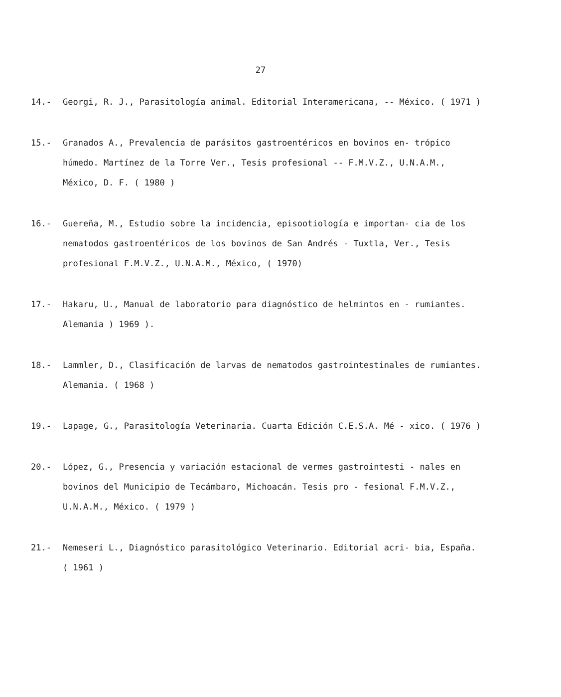27
14.- Georgi, R. J., Parasitología animal. Editorial Interamericana, -- México. ( 1971 )
15.- Granados A., Prevalencia de parásitos gastroentéricos en bovinos en- trópico húmedo. Martínez de la Torre Ver., Tesis profesional -- F.M.V.Z., U.N.A.M., México, D. F. ( 1980 )
16.- Guereña, M., Estudio sobre la incidencia, episootiología e importan- cia de los nematodos gastroentéricos de los bovinos de San Andrés - Tuxtla, Ver., Tesis profesional F.M.V.Z., U.N.A.M., México, ( 1970)
17.- Hakaru, U., Manual de laboratorio para diagnóstico de helmintos en - rumiantes. Alemania ) 1969 ).
18.- Lammler, D., Clasificación de larvas de nematodos gastrointestinales de rumiantes. Alemania. ( 1968 )
19.- Lapage, G., Parasitología Veterinaria. Cuarta Edición C.E.S.A. Mé - xico. ( 1976 )
20.- López, G., Presencia y variación estacional de vermes gastrointesti - nales en bovinos del Municipio de Tecámbaro, Michoacán. Tesis pro - fesional F.M.V.Z., U.N.A.M., México. ( 1979 )
21.- Nemeseri L., Diagnóstico parasitológico Veterinario. Editorial acri- bia, España. ( 1961 )